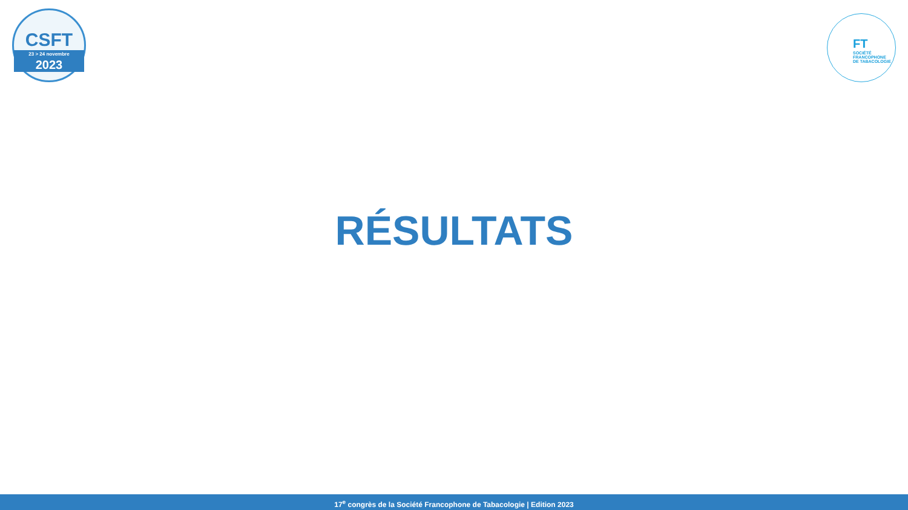CSFT
23 > 24 novembre
2023
FT
SOCIÉTÉ
FRANCOPHONE
DE TABACOLOGIE
RÉSULTATS
17<sup>e</sup> congrès de la Société Francophone de Tabacologie | Edition 2023